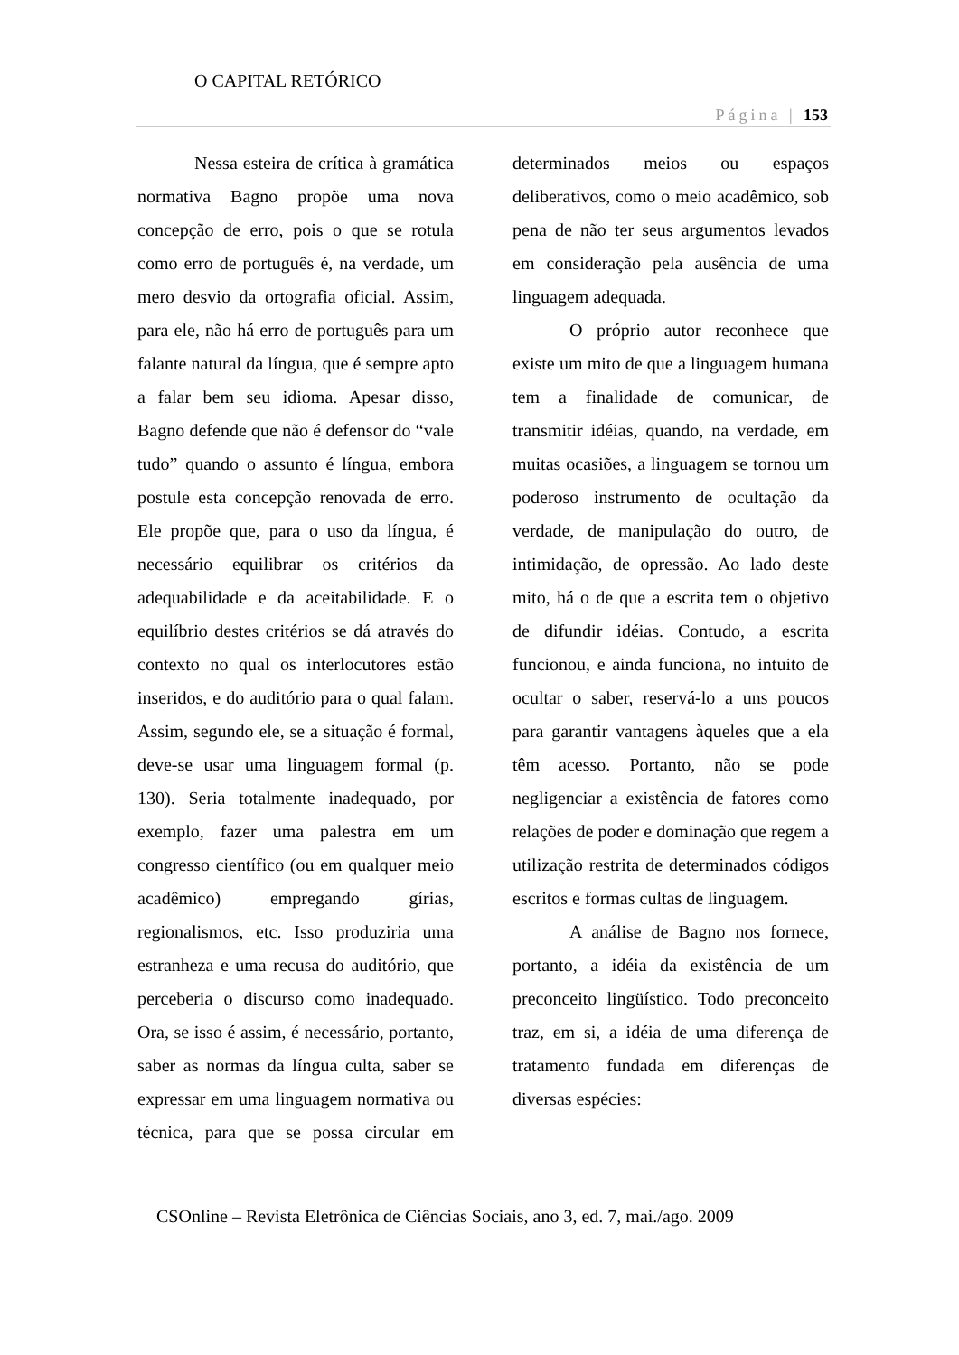O CAPITAL RETÓRICO
Página | 153
Nessa esteira de crítica à gramática normativa Bagno propõe uma nova concepção de erro, pois o que se rotula como erro de português é, na verdade, um mero desvio da ortografia oficial. Assim, para ele, não há erro de português para um falante natural da língua, que é sempre apto a falar bem seu idioma. Apesar disso, Bagno defende que não é defensor do “vale tudo” quando o assunto é língua, embora postule esta concepção renovada de erro. Ele propõe que, para o uso da língua, é necessário equilibrar os critérios da adequabilidade e da aceitabilidade. E o equilíbrio destes critérios se dá através do contexto no qual os interlocutores estão inseridos, e do auditório para o qual falam. Assim, segundo ele, se a situação é formal, deve-se usar uma linguagem formal (p. 130). Seria totalmente inadequado, por exemplo, fazer uma palestra em um congresso científico (ou em qualquer meio acadêmico) empregando gírias, regionalismos, etc. Isso produziria uma estranheza e uma recusa do auditório, que perceberia o discurso como inadequado. Ora, se isso é assim, é necessário, portanto, saber as normas da língua culta, saber se expressar em uma linguagem normativa ou técnica, para que se possa circular em determinados meios ou espaços deliberativos, como o meio acadêmico, sob pena de não ter seus argumentos levados em consideração pela ausência de uma linguagem adequada.
O próprio autor reconhece que existe um mito de que a linguagem humana tem a finalidade de comunicar, de transmitir idéias, quando, na verdade, em muitas ocasiões, a linguagem se tornou um poderoso instrumento de ocultação da verdade, de manipulação do outro, de intimidação, de opressão. Ao lado deste mito, há o de que a escrita tem o objetivo de difundir idéias. Contudo, a escrita funcionou, e ainda funciona, no intuito de ocultar o saber, reservá-lo a uns poucos para garantir vantagens àqueles que a ela têm acesso. Portanto, não se pode negligenciar a existência de fatores como relações de poder e dominação que regem a utilização restrita de determinados códigos escritos e formas cultas de linguagem.
A análise de Bagno nos fornece, portanto, a idéia da existência de um preconceito lingüístico. Todo preconceito traz, em si, a idéia de uma diferença de tratamento fundada em diferenças de diversas espécies:
CSOnline – Revista Eletrônica de Ciências Sociais, ano 3, ed. 7, mai./ago. 2009